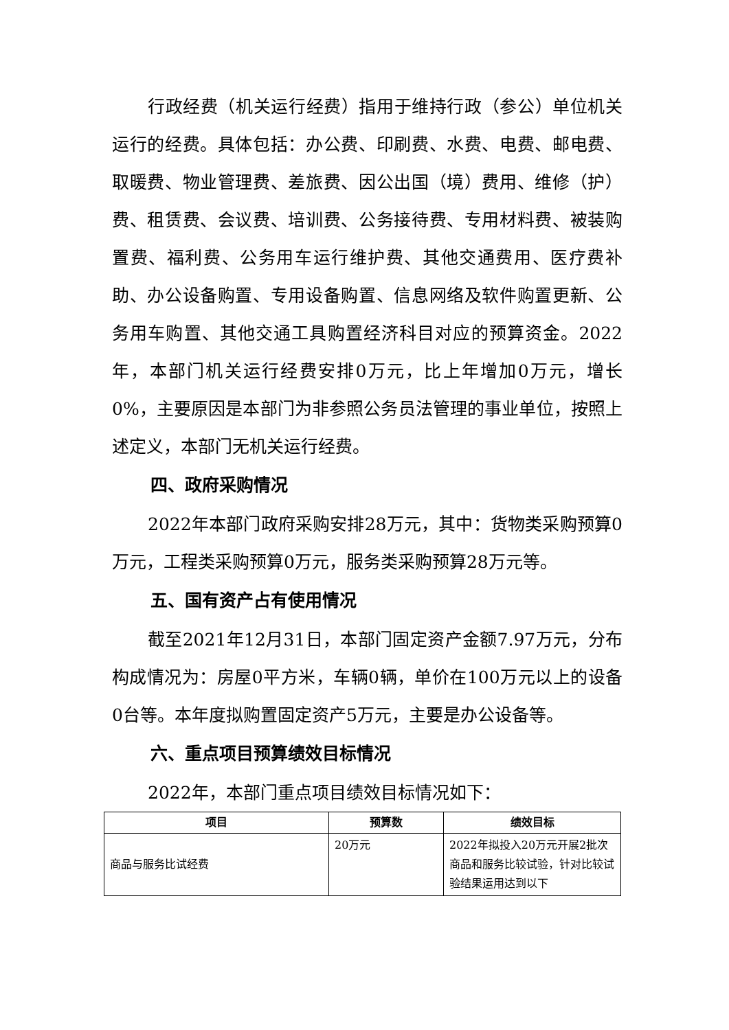行政经费（机关运行经费）指用于维持行政（参公）单位机关运行的经费。具体包括：办公费、印刷费、水费、电费、邮电费、取暖费、物业管理费、差旅费、因公出国（境）费用、维修（护）费、租赁费、会议费、培训费、公务接待费、专用材料费、被装购置费、福利费、公务用车运行维护费、其他交通费用、医疗费补助、办公设备购置、专用设备购置、信息网络及软件购置更新、公务用车购置、其他交通工具购置经济科目对应的预算资金。2022年，本部门机关运行经费安排0万元，比上年增加0万元，增长 0%，主要原因是本部门为非参照公务员法管理的事业单位，按照上述定义，本部门无机关运行经费。
四、政府采购情况
2022年本部门政府采购安排28万元，其中：货物类采购预算0万元，工程类采购预算0万元，服务类采购预算28万元等。
五、国有资产占有使用情况
截至2021年12月31日，本部门固定资产金额7.97万元，分布构成情况为：房屋0平方米，车辆0辆，单价在100万元以上的设备0台等。本年度拟购置固定资产5万元，主要是办公设备等。
六、重点项目预算绩效目标情况
2022年，本部门重点项目绩效目标情况如下：
| 项目 | 预算数 | 绩效目标 |
| --- | --- | --- |
| 商品与服务比试经费 | 20万元 | 2022年拟投入20万元开展2批次商品和服务比较试验，针对比较试验结果运用达到以下 |